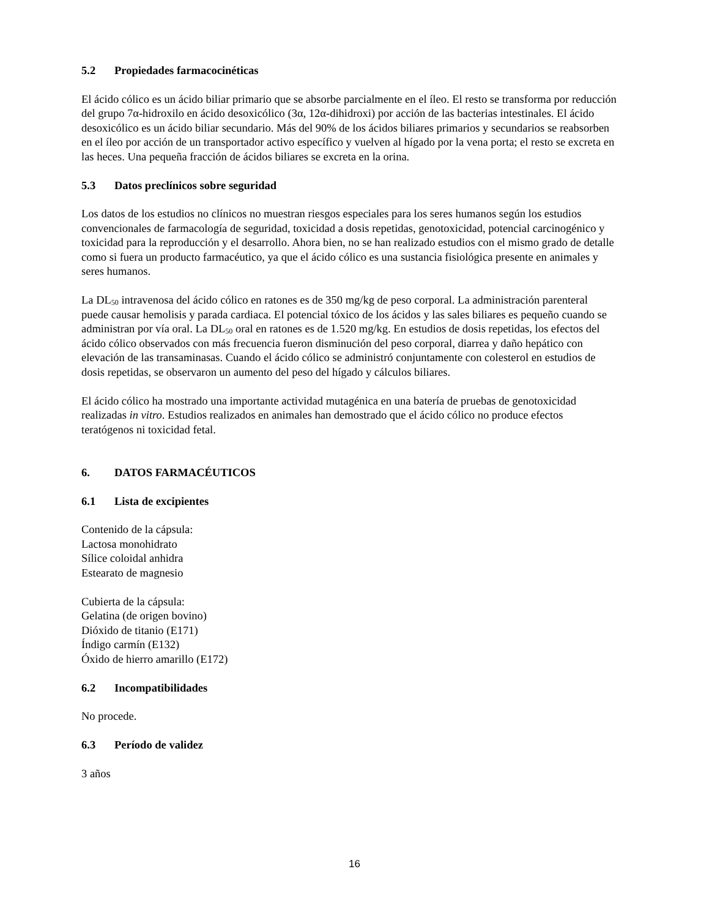5.2 Propiedades farmacocinéticas
El ácido cólico es un ácido biliar primario que se absorbe parcialmente en el íleo. El resto se transforma por reducción del grupo 7α-hidroxilo en ácido desoxicólico (3α, 12α-dihidroxi) por acción de las bacterias intestinales. El ácido desoxicólico es un ácido biliar secundario. Más del 90% de los ácidos biliares primarios y secundarios se reabsorben en el íleo por acción de un transportador activo específico y vuelven al hígado por la vena porta; el resto se excreta en las heces. Una pequeña fracción de ácidos biliares se excreta en la orina.
5.3 Datos preclínicos sobre seguridad
Los datos de los estudios no clínicos no muestran riesgos especiales para los seres humanos según los estudios convencionales de farmacología de seguridad, toxicidad a dosis repetidas, genotoxicidad, potencial carcinogénico y toxicidad para la reproducción y el desarrollo. Ahora bien, no se han realizado estudios con el mismo grado de detalle como si fuera un producto farmacéutico, ya que el ácido cólico es una sustancia fisiológica presente en animales y seres humanos.
La DL<sub>50</sub> intravenosa del ácido cólico en ratones es de 350 mg/kg de peso corporal. La administración parenteral puede causar hemolisis y parada cardiaca. El potencial tóxico de los ácidos y las sales biliares es pequeño cuando se administran por vía oral. La DL<sub>50</sub> oral en ratones es de 1.520 mg/kg. En estudios de dosis repetidas, los efectos del ácido cólico observados con más frecuencia fueron disminución del peso corporal, diarrea y daño hepático con elevación de las transaminasas. Cuando el ácido cólico se administró conjuntamente con colesterol en estudios de dosis repetidas, se observaron un aumento del peso del hígado y cálculos biliares.
El ácido cólico ha mostrado una importante actividad mutagénica en una batería de pruebas de genotoxicidad realizadas in vitro. Estudios realizados en animales han demostrado que el ácido cólico no produce efectos teratógenos ni toxicidad fetal.
6. DATOS FARMACÉUTICOS
6.1 Lista de excipientes
Contenido de la cápsula:
Lactosa monohidrato
Sílice coloidal anhidra
Estearato de magnesio
Cubierta de la cápsula:
Gelatina (de origen bovino)
Dióxido de titanio (E171)
Índigo carmín (E132)
Óxido de hierro amarillo (E172)
6.2 Incompatibilidades
No procede.
6.3 Período de validez
3 años
16